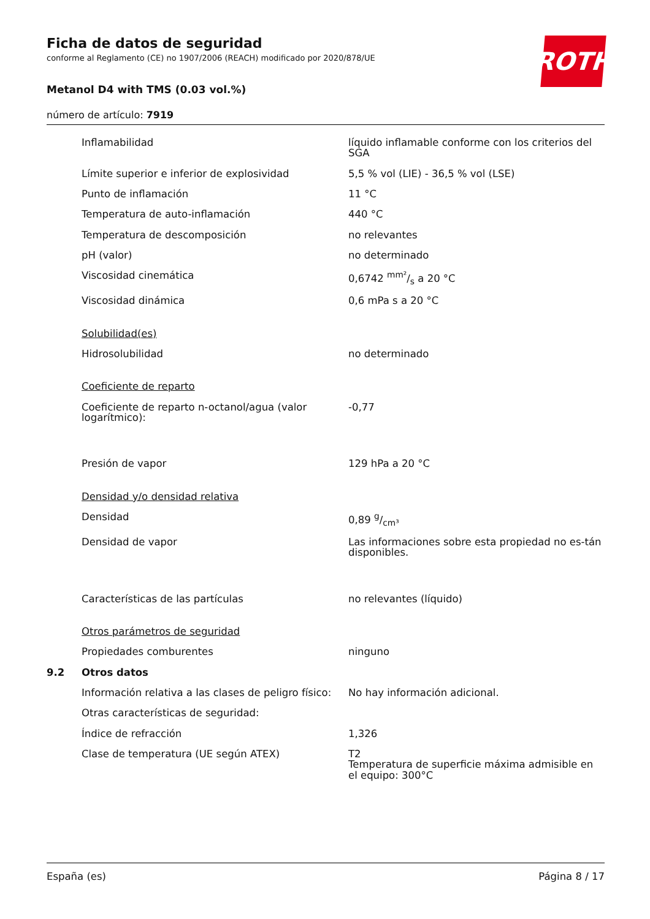ROTH
Ficha de datos de seguridad
conforme al Reglamento (CE) no 1907/2006 (REACH) modificado por 2020/878/UE
Metanol D4 with TMS (0.03 vol.%)
número de artículo: 7919
| | Inflamabilidad | líquido inflamable conforme con los criterios del SGA |
| | Límite superior e inferior de explosividad | 5,5 % vol (LIE) - 36,5 % vol (LSE) |
| | Punto de inflamación | 11 °C |
| | Temperatura de auto-inflamación | 440 °C |
| | Temperatura de descomposición | no relevantes |
| | pH (valor) | no determinado |
| | Viscosidad cinemática | 0,6742 mm²/s a 20 °C |
| | Viscosidad dinámica | 0,6 mPa s a 20 °C |
| | Solubilidad(es) | |
| | Hidrosolubilidad | no determinado |
| | Coeficiente de reparto | |
| | Coeficiente de reparto n-octanol/agua (valor logarítmico): | -0,77 |
| | Presión de vapor | 129 hPa a 20 °C |
| | Densidad y/o densidad relativa | |
| | Densidad | 0,89 g/cm³ |
| | Densidad de vapor | Las informaciones sobre esta propiedad no es-tán disponibles. |
| | Características de las partículas | no relevantes (líquido) |
| | Otros parámetros de seguridad | |
| | Propiedades comburentes | ninguno |
| 9.2 | Otros datos | |
| | Información relativa a las clases de peligro físico: | No hay información adicional. |
| | Otras características de seguridad: | |
| | Índice de refracción | 1,326 |
| | Clase de temperatura (UE según ATEX) | T2 Temperatura de superficie máxima admisible en el equipo: 300°C |
España (es) Página 8 / 17